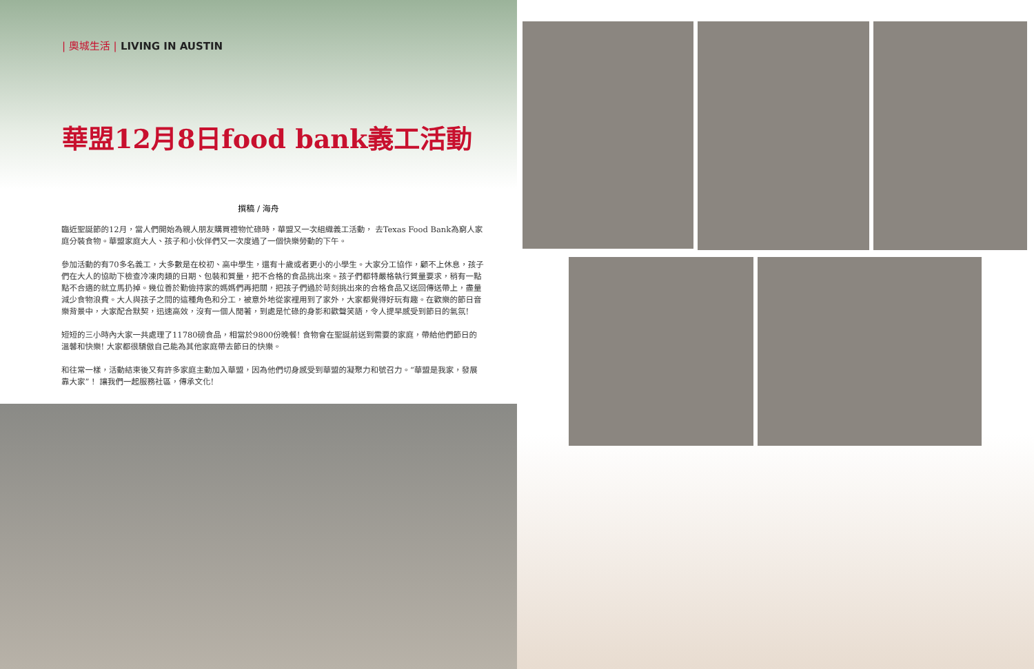| 奧城生活 | LIVING IN AUSTIN
華盟12月8日food bank義工活動
撰稿 / 海舟
臨近聖誕節的12月，當人們開始為親人朋友購買禮物忙碌時，華盟又一次組織義工活動， 去Texas Food Bank為窮人家庭分裝食物。華盟家庭大人、孩子和小伙伴們又一次度過了一個快樂勞動的下午。
參加活動的有70多名義工，大多數是在校初、高中學生，還有十歲或者更小的小學生。大家分工協作，顧不上休息，孩子們在大人的協助下檢查冷凍肉類的日期、包裝和質量，把不合格的食品挑出來。孩子們都特嚴格執行質量要求，稍有一點點不合適的就立馬扔掉。幾位善於勤儉持家的媽媽們再把關，把孩子們過於苛刻挑出來的合格食品又送回傳送帶上，盡量減少食物浪費。大人與孩子之間的這種角色和分工，被意外地從家裡用到了家外，大家都覺得好玩有趣。在歡樂的節日音樂背景中，大家配合默契，迅速高效，沒有一個人閒著，到處是忙碌的身影和歡聲笑語，令人提早感受到節日的氣氛!
短短的三小時內大家一共處理了11780磅食品，相當於9800份晚餐! 食物會在聖誕前送到需要的家庭，帶給他們節日的溫馨和快樂! 大家都很驕傲自己能為其他家庭帶去節日的快樂。
和往常一樣，活動結束後又有許多家庭主動加入華盟，因為他們切身感受到華盟的凝聚力和號召力。“華盟是我家，發展靠大家”！ 讓我們一起服務社區，傳承文化!